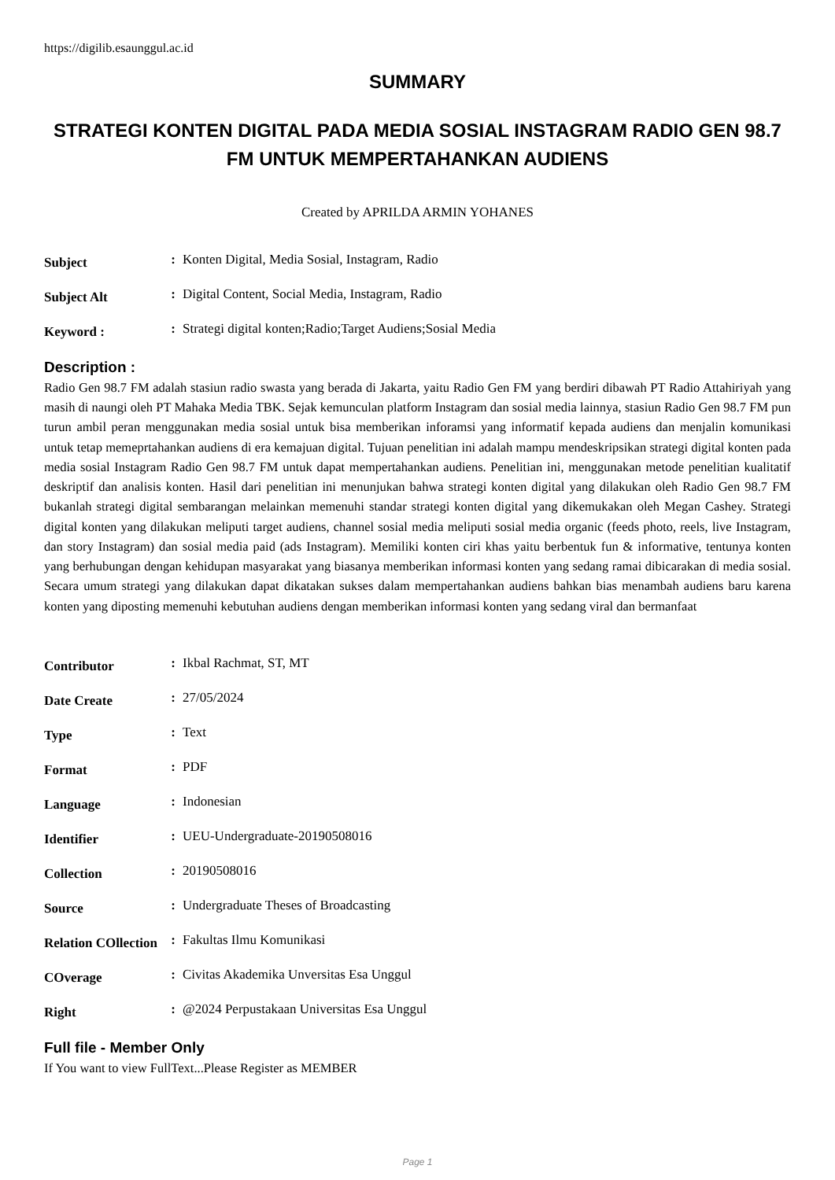https://digilib.esaunggul.ac.id
SUMMARY
STRATEGI KONTEN DIGITAL PADA MEDIA SOSIAL INSTAGRAM RADIO GEN 98.7 FM UNTUK MEMPERTAHANKAN AUDIENS
Created by APRILDA ARMIN YOHANES
| Subject | : | Konten Digital, Media Sosial, Instagram, Radio |
| Subject Alt | : | Digital Content, Social Media, Instagram, Radio |
| Keyword : | : | Strategi digital konten;Radio;Target Audiens;Sosial Media |
Description :
Radio Gen 98.7 FM adalah stasiun radio swasta yang berada di Jakarta, yaitu Radio Gen FM yang berdiri dibawah PT Radio Attahiriyah yang masih di naungi oleh PT Mahaka Media TBK. Sejak kemunculan platform Instagram dan sosial media lainnya, stasiun Radio Gen 98.7 FM pun turun ambil peran menggunakan media sosial untuk bisa memberikan inforamsi yang informatif kepada audiens dan menjalin komunikasi untuk tetap memeprtahankan audiens di era kemajuan digital. Tujuan penelitian ini adalah mampu mendeskripsikan strategi digital konten pada media sosial Instagram Radio Gen 98.7 FM untuk dapat mempertahankan audiens. Penelitian ini, menggunakan metode penelitian kualitatif deskriptif dan analisis konten. Hasil dari penelitian ini menunjukan bahwa strategi konten digital yang dilakukan oleh Radio Gen 98.7 FM bukanlah strategi digital sembarangan melainkan memenuhi standar strategi konten digital yang dikemukakan oleh Megan Cashey. Strategi digital konten yang dilakukan meliputi target audiens, channel sosial media meliputi sosial media organic (feeds photo, reels, live Instagram, dan story Instagram) dan sosial media paid (ads Instagram). Memiliki konten ciri khas yaitu berbentuk fun & informative, tentunya konten yang berhubungan dengan kehidupan masyarakat yang biasanya memberikan informasi konten yang sedang ramai dibicarakan di media sosial. Secara umum strategi yang dilakukan dapat dikatakan sukses dalam mempertahankan audiens bahkan bias menambah audiens baru karena konten yang diposting memenuhi kebutuhan audiens dengan memberikan informasi konten yang sedang viral dan bermanfaat
| Contributor | : | Ikbal Rachmat, ST, MT |
| Date Create | : | 27/05/2024 |
| Type | : | Text |
| Format | : | PDF |
| Language | : | Indonesian |
| Identifier | : | UEU-Undergraduate-20190508016 |
| Collection | : | 20190508016 |
| Source | : | Undergraduate Theses of Broadcasting |
| Relation COllection | : | Fakultas Ilmu Komunikasi |
| COverage | : | Civitas Akademika Unversitas Esa Unggul |
| Right | : | @2024 Perpustakaan Universitas Esa Unggul |
Full file - Member Only
If You want to view FullText...Please Register as MEMBER
Page 1